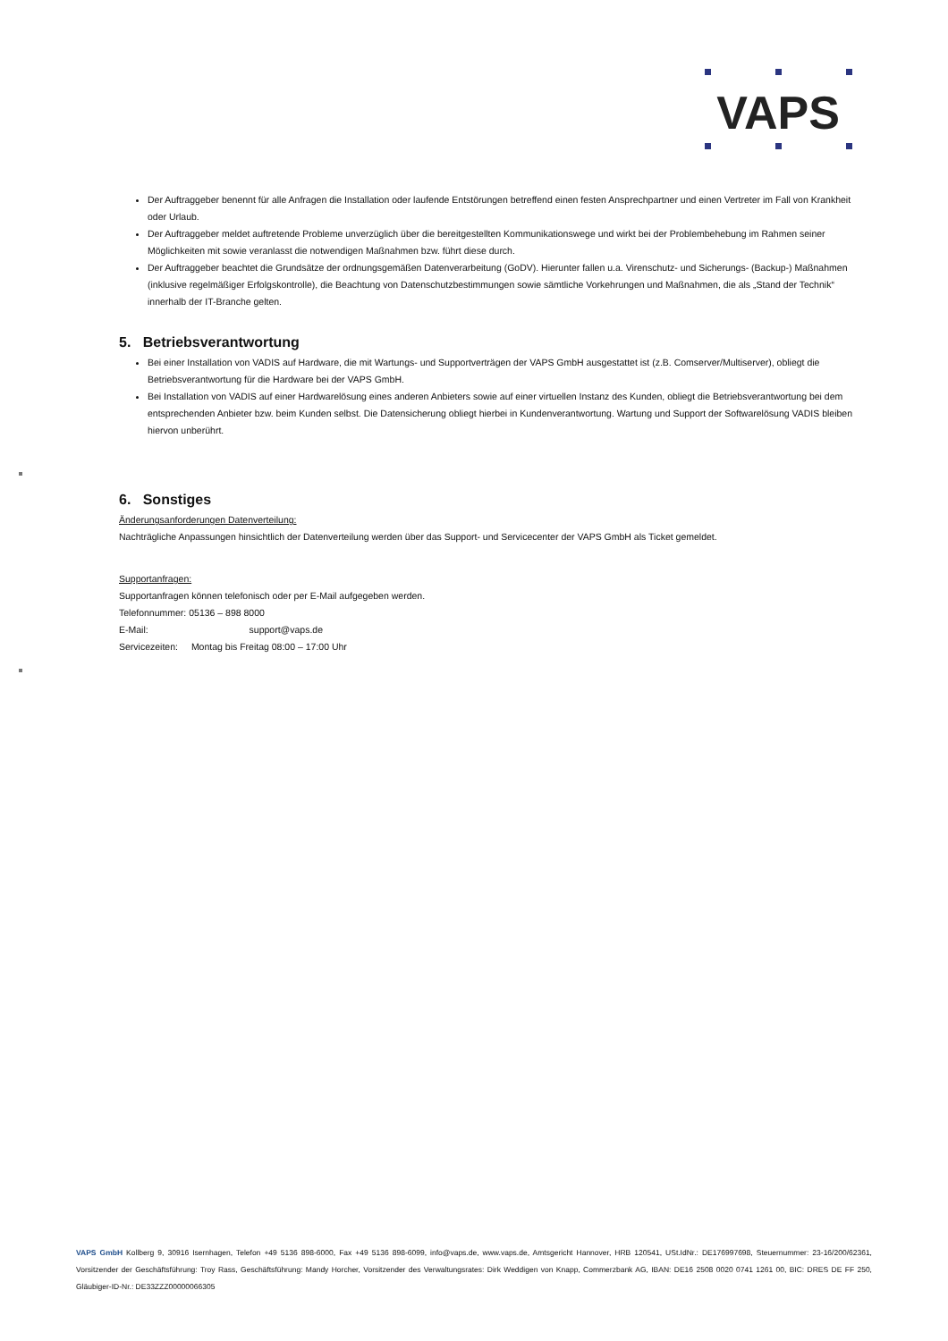VAPS
Der Auftraggeber benennt für alle Anfragen die Installation oder laufende Entstörungen betreffend einen festen Ansprechpartner und einen Vertreter im Fall von Krankheit oder Urlaub.
Der Auftraggeber meldet auftretende Probleme unverzüglich über die bereitgestellten Kommunikationswege und wirkt bei der Problembehebung im Rahmen seiner Möglichkeiten mit sowie veranlasst die notwendigen Maßnahmen bzw. führt diese durch.
Der Auftraggeber beachtet die Grundsätze der ordnungsgemäßen Datenverarbeitung (GoDV). Hierunter fallen u.a. Virenschutz- und Sicherungs- (Backup-) Maßnahmen (inklusive regelmäßiger Erfolgskontrolle), die Beachtung von Datenschutzbestimmungen sowie sämtliche Vorkehrungen und Maßnahmen, die als „Stand der Technik“ innerhalb der IT-Branche gelten.
5. Betriebsverantwortung
Bei einer Installation von VADIS auf Hardware, die mit Wartungs- und Supportverträgen der VAPS GmbH ausgestattet ist (z.B. Comserver/Multiserver), obliegt die Betriebsverantwortung für die Hardware bei der VAPS GmbH.
Bei Installation von VADIS auf einer Hardwarelösung eines anderen Anbieters sowie auf einer virtuellen Instanz des Kunden, obliegt die Betriebsverantwortung bei dem entsprechenden Anbieter bzw. beim Kunden selbst. Die Datensicherung obliegt hierbei in Kundenverantwortung. Wartung und Support der Softwarelösung VADIS bleiben hiervon unberührt.
6. Sonstiges
Änderungsanforderungen Datenverteilung:
Nachträgliche Anpassungen hinsichtlich der Datenverteilung werden über das Support- und Servicecenter der VAPS GmbH als Ticket gemeldet.
Supportanfragen:
Supportanfragen können telefonisch oder per E-Mail aufgegeben werden.
Telefonnummer: 05136 – 898 8000
E-Mail: support@vaps.de
Servicezeiten: Montag bis Freitag 08:00 – 17:00 Uhr
VAPS GmbH Kollberg 9, 30916 Isernhagen, Telefon +49 5136 898-6000, Fax +49 5136 898-6099, info@vaps.de, www.vaps.de, Amtsgericht Hannover, HRB 120541, USt.IdNr.: DE176997698, Steuernummer: 23-16/200/62361, Vorsitzender der Geschäftsführung: Troy Rass, Geschäftsführung: Mandy Horcher, Vorsitzender des Verwaltungsrates: Dirk Weddigen von Knapp, Commerzbank AG, IBAN: DE16 2508 0020 0741 1261 00, BIC: DRES DE FF 250, Gläubiger-ID-Nr.: DE33ZZZ00000066305